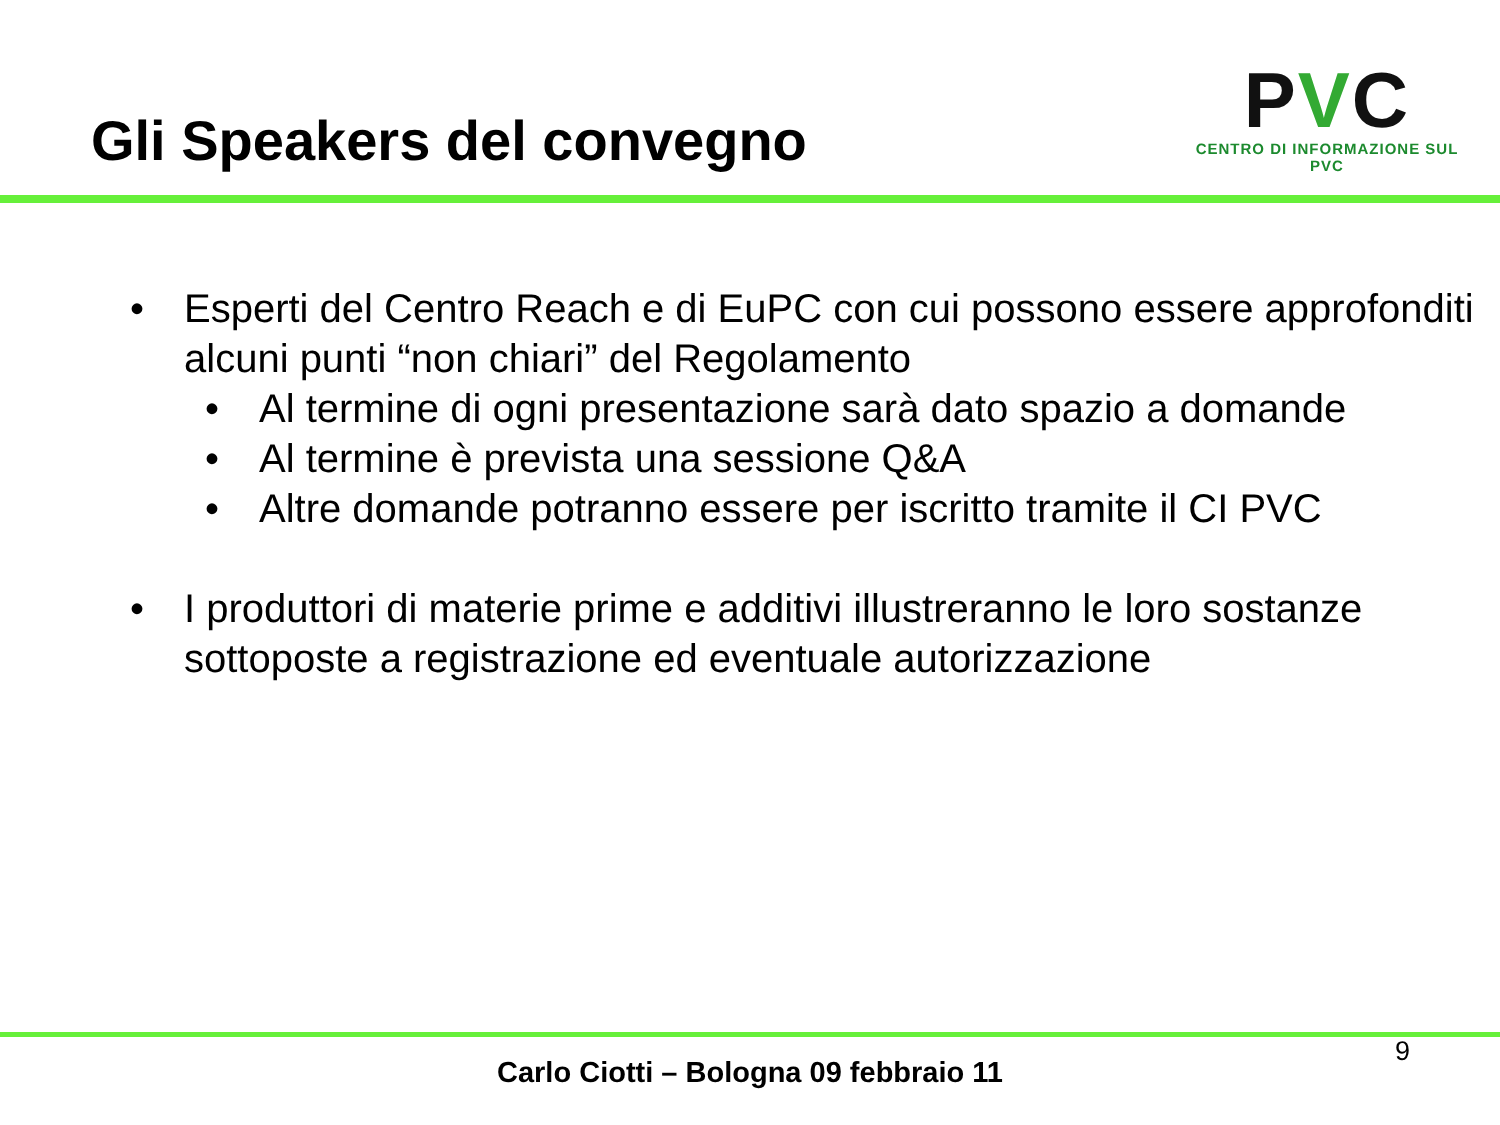Gli Speakers del convegno
PVC
CENTRO DI INFORMAZIONE SUL PVC
• Esperti del Centro Reach e di EuPC con cui possono essere approfonditi alcuni punti “non chiari” del Regolamento
• Al termine di ogni presentazione sarà dato spazio a domande
• Al termine è prevista una sessione Q&A
• Altre domande potranno essere per iscritto tramite il CI PVC
• I produttori di materie prime e additivi illustreranno le loro sostanze sottoposte a registrazione ed eventuale autorizzazione
9
Carlo Ciotti – Bologna 09 febbraio 11